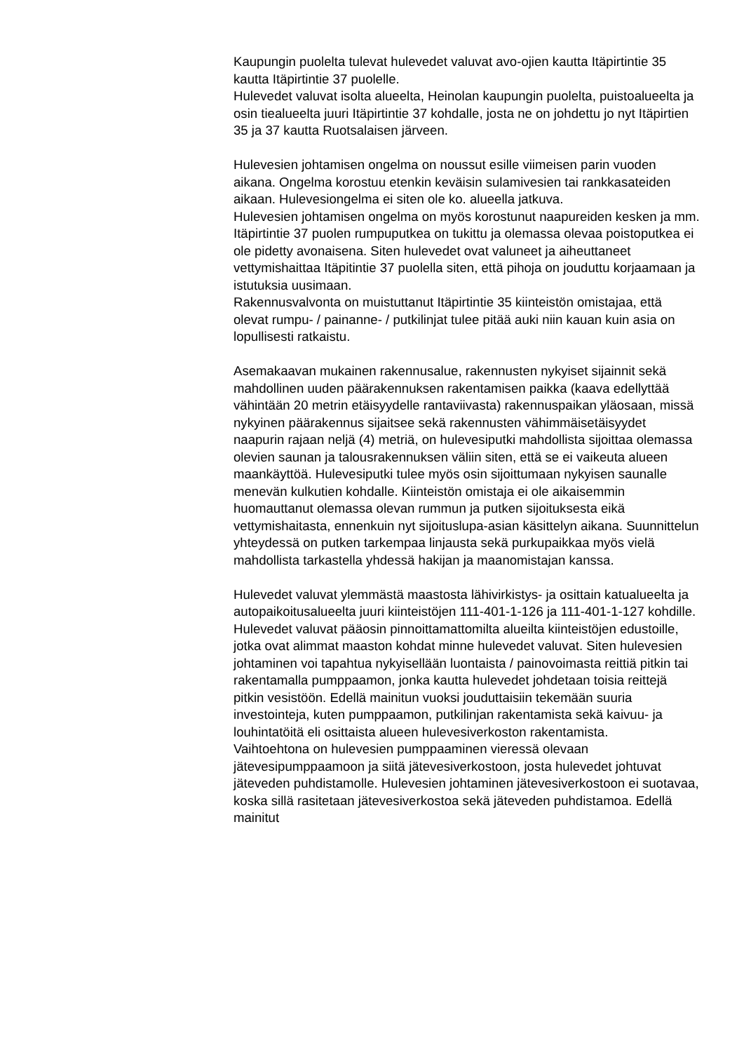Kaupungin puolelta tulevat hulevedet valuvat avo-ojien kautta Itäpirtintie 35 kautta Itäpirtintie 37 puolelle.
Hulevedet valuvat isolta alueelta, Heinolan kaupungin puolelta, puistoalueelta ja osin tiealueelta juuri Itäpirtintie 37 kohdalle, josta ne on johdettu jo nyt Itäpirtien 35 ja 37 kautta Ruotsalaisen järveen.
Hulevesien johtamisen ongelma on noussut esille viimeisen parin vuoden aikana. Ongelma korostuu etenkin keväisin sulamivesien tai rankkasateiden aikaan. Hulevesiongelma ei siten ole ko. alueella jatkuva.
Hulevesien johtamisen ongelma on myös korostunut naapureiden kesken ja mm. Itäpirtintie 37 puolen rumpuputkea on tukittu ja olemassa olevaa poistoputkea ei ole pidetty avonaisena. Siten hulevedet ovat valuneet ja aiheuttaneet vettymishaittaa Itäpitintie 37 puolella siten, että pihoja on jouduttu korjaamaan ja istutuksia uusimaan.
Rakennusvalvonta on muistuttanut Itäpirtintie 35 kiinteistön omistajaa, että olevat rumpu- / painanne- / putkilinjat tulee pitää auki niin kauan kuin asia on lopullisesti ratkaistu.
Asemakaavan mukainen rakennusalue, rakennusten nykyiset sijainnit sekä mahdollinen uuden päärakennuksen rakentamisen paikka (kaava edellyttää vähintään 20 metrin etäisyydelle rantaviivasta) rakennuspaikan yläosaan, missä nykyinen päärakennus sijaitsee sekä rakennusten vähimmäisetäisyydet naapurin rajaan neljä (4) metriä, on hulevesiputki mahdollista sijoittaa olemassa olevien saunan ja talousrakennuksen väliin siten, että se ei vaikeuta alueen maankäyttöä. Hulevesiputki tulee myös osin sijoittumaan nykyisen saunalle menevän kulkutien kohdalle. Kiinteistön omistaja ei ole aikaisemmin huomauttanut olemassa olevan rummun ja putken sijoituksesta eikä vettymishaitasta, ennenkuin nyt sijoituslupa-asian käsittelyn aikana. Suunnittelun yhteydessä on putken tarkempaa linjausta sekä purkupaikkaa myös vielä mahdollista tarkastella yhdessä hakijan ja maanomistajan kanssa.
Hulevedet valuvat ylemmästä maastosta lähivirkistys- ja osittain katualueelta ja autopaikoitusalueelta juuri kiinteistöjen 111-401-1-126 ja 111-401-1-127 kohdille. Hulevedet valuvat pääosin pinnoittamattomilta alueilta kiinteistöjen edustoille, jotka ovat alimmat maaston kohdat minne hulevedet valuvat. Siten hulevesien johtaminen voi tapahtua nykyisellään luontaista / painovoimasta reittiä pitkin tai rakentamalla pumppaamon, jonka kautta hulevedet johdetaan toisia reittejä pitkin vesistöön. Edellä mainitun vuoksi jouduttaisiin tekemään suuria investointeja, kuten pumppaamon, putkilinjan rakentamista sekä kaivuu- ja louhintatöitä eli osittaista alueen hulevesiverkoston rakentamista.
Vaihtoehtona on hulevesien pumppaaminen vieressä olevaan jätevesipumppaamoon ja siitä jätevesiverkostoon, josta hulevedet johtuvat jäteveden puhdistamolle. Hulevesien johtaminen jätevesiverkostoon ei suotavaa, koska sillä rasitetaan jätevesiverkostoa sekä jäteveden puhdistamoa. Edellä mainitut